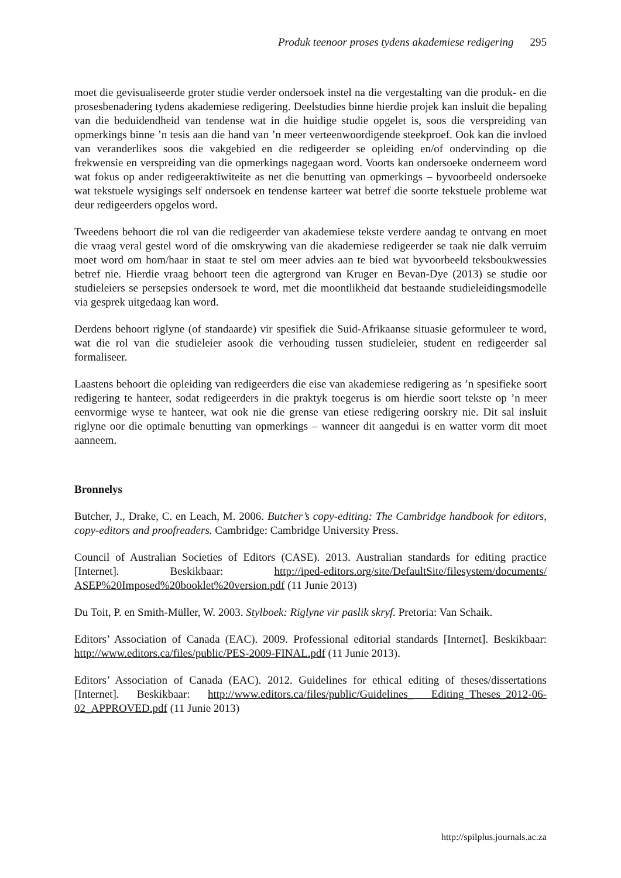Produk teenoor proses tydens akademiese redigering 295
moet die gevisualiseerde groter studie verder ondersoek instel na die vergestalting van die produk- en die prosesbenadering tydens akademiese redigering. Deelstudies binne hierdie projek kan insluit die bepaling van die beduidendheid van tendense wat in die huidige studie opgelet is, soos die verspreiding van opmerkings binne ’n tesis aan die hand van ’n meer verteenwoordigende steekproef. Ook kan die invloed van veranderlikes soos die vakgebied en die redigeerder se opleiding en/of ondervinding op die frekwensie en verspreiding van die opmerkings nagegaan word. Voorts kan ondersoeke onderneem word wat fokus op ander redigeeraktiwiteite as net die benutting van opmerkings – byvoorbeeld ondersoeke wat tekstuele wysigings self ondersoek en tendense karteer wat betref die soorte tekstuele probleme wat deur redigeerders opgelos word.
Tweedens behoort die rol van die redigeerder van akademiese tekste verdere aandag te ontvang en moet die vraag veral gestel word of die omskrywing van die akademiese redigeerder se taak nie dalk verruim moet word om hom/haar in staat te stel om meer advies aan te bied wat byvoorbeeld teksboukwessies betref nie. Hierdie vraag behoort teen die agtergrond van Kruger en Bevan-Dye (2013) se studie oor studieleiers se persepsies ondersoek te word, met die moontlikheid dat bestaande studieleidingsmodelle via gesprek uitgedaag kan word.
Derdens behoort riglyne (of standaarde) vir spesifiek die Suid-Afrikaanse situasie geformuleer te word, wat die rol van die studieleier asook die verhouding tussen studieleier, student en redigeerder sal formaliseer.
Laastens behoort die opleiding van redigeerders die eise van akademiese redigering as ’n spesifieke soort redigering te hanteer, sodat redigeerders in die praktyk toegerus is om hierdie soort tekste op ’n meer eenvormige wyse te hanteer, wat ook nie die grense van etiese redigering oorskry nie. Dit sal insluit riglyne oor die optimale benutting van opmerkings – wanneer dit aangedui is en watter vorm dit moet aanneem.
Bronnelys
Butcher, J., Drake, C. en Leach, M. 2006. Butcher’s copy-editing: The Cambridge handbook for editors, copy-editors and proofreaders. Cambridge: Cambridge University Press.
Council of Australian Societies of Editors (CASE). 2013. Australian standards for editing practice [Internet]. Beskikbaar: http://iped-editors.org/site/DefaultSite/filesystem/documents/ ASEP%20Imposed%20booklet%20version.pdf (11 Junie 2013)
Du Toit, P. en Smith-Müller, W. 2003. Stylboek: Riglyne vir paslik skryf. Pretoria: Van Schaik.
Editors’ Association of Canada (EAC). 2009. Professional editorial standards [Internet]. Beskikbaar: http://www.editors.ca/files/public/PES-2009-FINAL.pdf (11 Junie 2013).
Editors’ Association of Canada (EAC). 2012. Guidelines for ethical editing of theses/dissertations [Internet]. Beskikbaar: http://www.editors.ca/files/public/Guidelines_ Editing_Theses_2012-06-02_APPROVED.pdf (11 Junie 2013)
http://spilplus.journals.ac.za